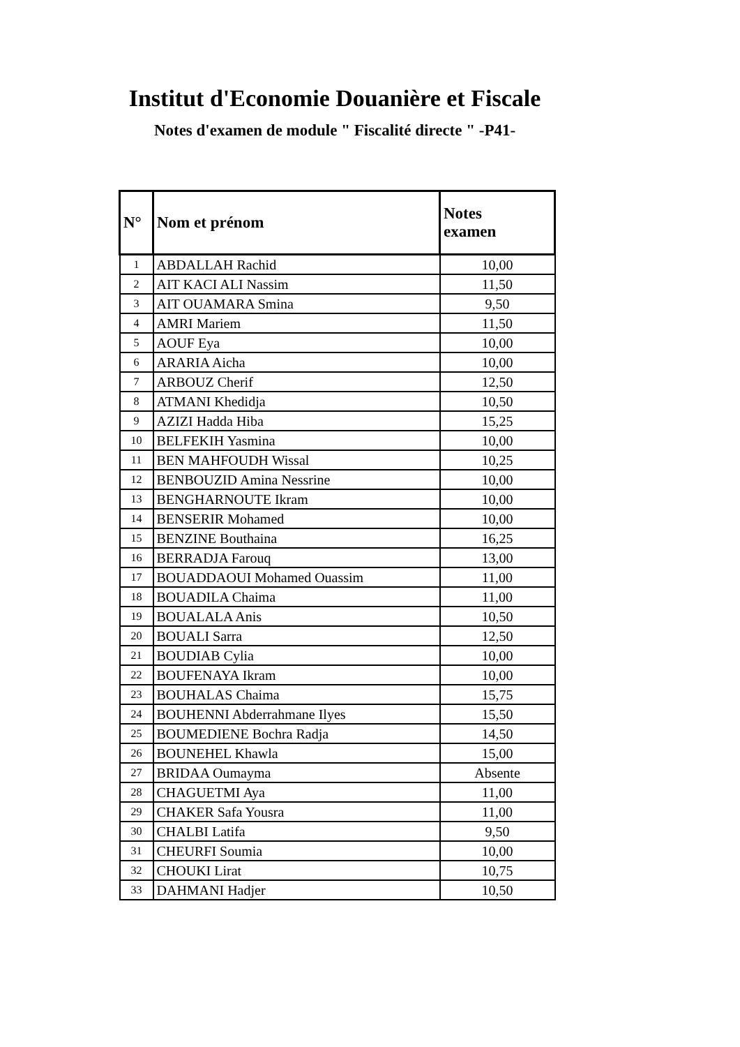Institut d'Economie Douanière et Fiscale
Notes d'examen de module " Fiscalité directe " -P41-
| N° | Nom et prénom | Notes examen |
| --- | --- | --- |
| 1 | ABDALLAH Rachid | 10,00 |
| 2 | AIT KACI ALI Nassim | 11,50 |
| 3 | AIT OUAMARA Smina | 9,50 |
| 4 | AMRI Mariem | 11,50 |
| 5 | AOUF Eya | 10,00 |
| 6 | ARARIA Aicha | 10,00 |
| 7 | ARBOUZ Cherif | 12,50 |
| 8 | ATMANI Khedidja | 10,50 |
| 9 | AZIZI Hadda Hiba | 15,25 |
| 10 | BELFEKIH Yasmina | 10,00 |
| 11 | BEN MAHFOUDH Wissal | 10,25 |
| 12 | BENBOUZID Amina Nessrine | 10,00 |
| 13 | BENGHARNOUTE Ikram | 10,00 |
| 14 | BENSERIR Mohamed | 10,00 |
| 15 | BENZINE Bouthaina | 16,25 |
| 16 | BERRADJA Farouq | 13,00 |
| 17 | BOUADDAOUI Mohamed Ouassim | 11,00 |
| 18 | BOUADILA Chaima | 11,00 |
| 19 | BOUALALA Anis | 10,50 |
| 20 | BOUALI Sarra | 12,50 |
| 21 | BOUDIAB Cylia | 10,00 |
| 22 | BOUFENAYA Ikram | 10,00 |
| 23 | BOUHALAS Chaima | 15,75 |
| 24 | BOUHENNI Abderrahmane Ilyes | 15,50 |
| 25 | BOUMEDIENE Bochra Radja | 14,50 |
| 26 | BOUNEHEL Khawla | 15,00 |
| 27 | BRIDAA Oumayma | Absente |
| 28 | CHAGUETMI Aya | 11,00 |
| 29 | CHAKER Safa Yousra | 11,00 |
| 30 | CHALBI Latifa | 9,50 |
| 31 | CHEURFI Soumia | 10,00 |
| 32 | CHOUKI Lirat | 10,75 |
| 33 | DAHMANI Hadjer | 10,50 |